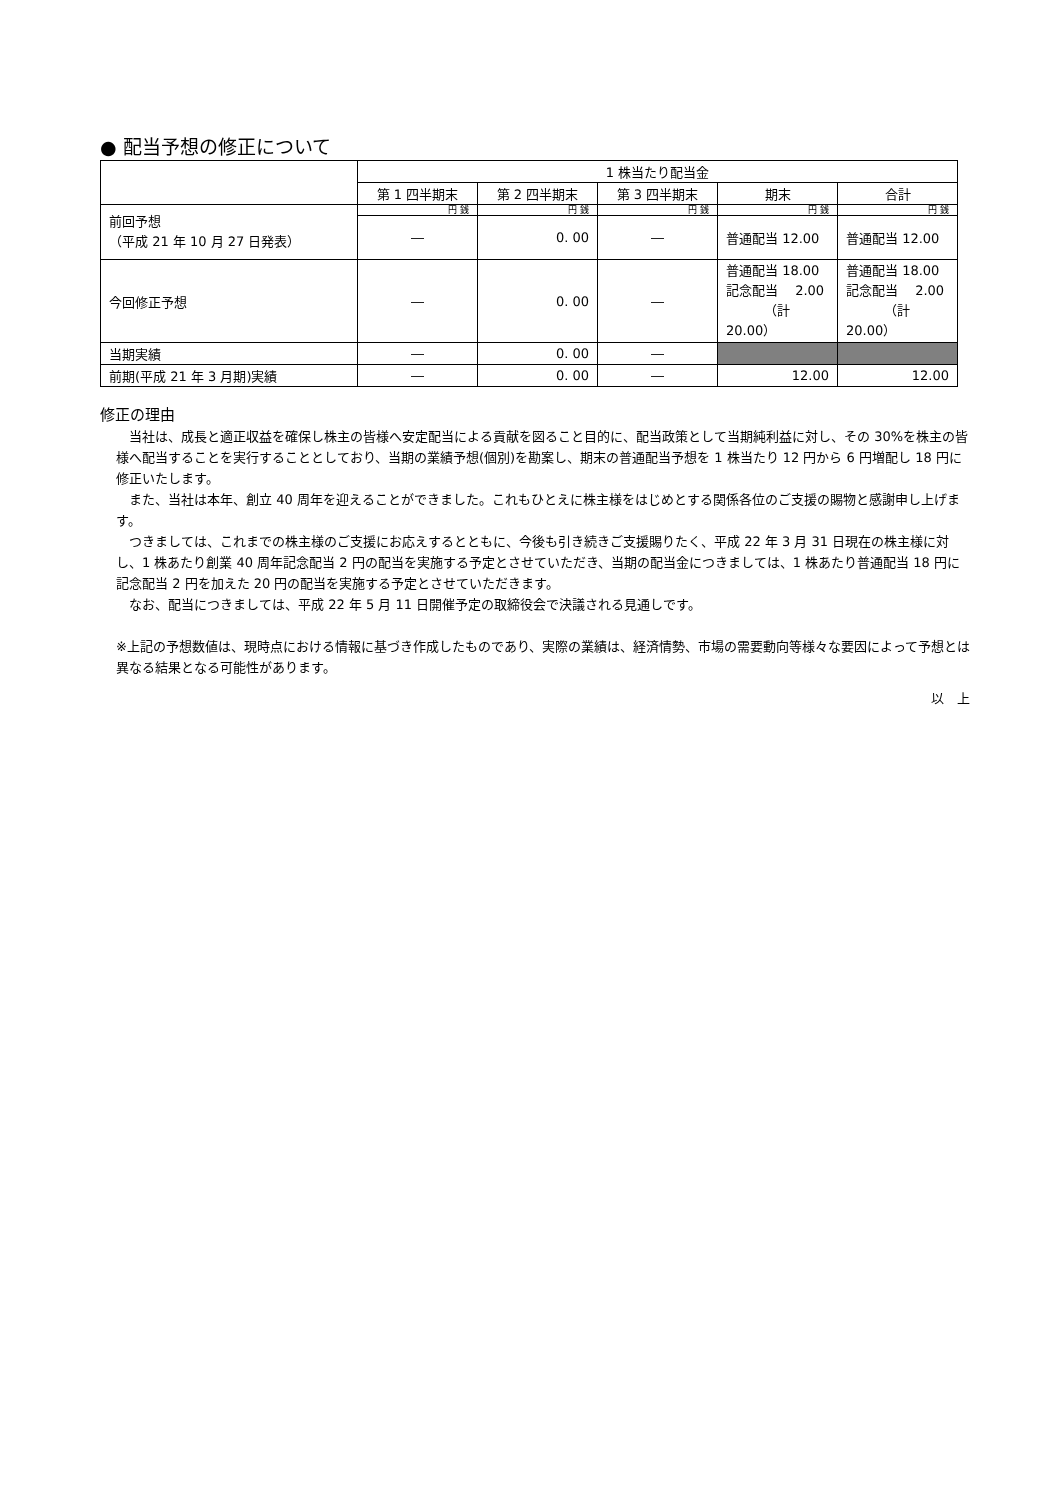● 配当予想の修正について
| | 1 株当たり配当金 | | | | |
| --- | --- | --- | --- | --- | --- |
| | 第 1 四半期末 | 第 2 四半期末 | 第 3 四半期末 | 期末 | 合計 |
| 前回予想 （平成 21 年 10 月 27 日発表） | 円 銭 | 円 銭 | 円 銭 | 円 銭 | 円 銭 |
| | ― | 0. 00 | ― | 普通配当 12.00 | 普通配当 12.00 |
| 今回修正予想 | ― | 0. 00 | ― | 普通配当 18.00 記念配当 2.00 （計 20.00） | 普通配当 18.00 記念配当 2.00 （計 20.00） |
| 当期実績 | ― | 0. 00 | ― | | |
| 前期(平成 21 年 3 月期)実績 | ― | 0. 00 | ― | 12.00 | 12.00 |
修正の理由
　当社は、成長と適正収益を確保し株主の皆様へ安定配当による貢献を図ること目的に、配当政策として当期純利益に対し、その 30%を株主の皆様へ配当することを実行することとしており、当期の業績予想(個別)を勘案し、期末の普通配当予想を 1 株当たり 12 円から 6 円増配し 18 円に修正いたします。
　また、当社は本年、創立 40 周年を迎えることができました。これもひとえに株主様をはじめとする関係各位のご支援の賜物と感謝申し上げます。
　つきましては、これまでの株主様のご支援にお応えするとともに、今後も引き続きご支援賜りたく、平成 22 年 3 月 31 日現在の株主様に対し、1 株あたり創業 40 周年記念配当 2 円の配当を実施する予定とさせていただき、当期の配当金につきましては、1 株あたり普通配当 18 円に記念配当 2 円を加えた 20 円の配当を実施する予定とさせていただきます。
　なお、配当につきましては、平成 22 年 5 月 11 日開催予定の取締役会で決議される見通しです。
※上記の予想数値は、現時点における情報に基づき作成したものであり、実際の業績は、経済情勢、市場の需要動向等様々な要因によって予想とは異なる結果となる可能性があります。
以　上